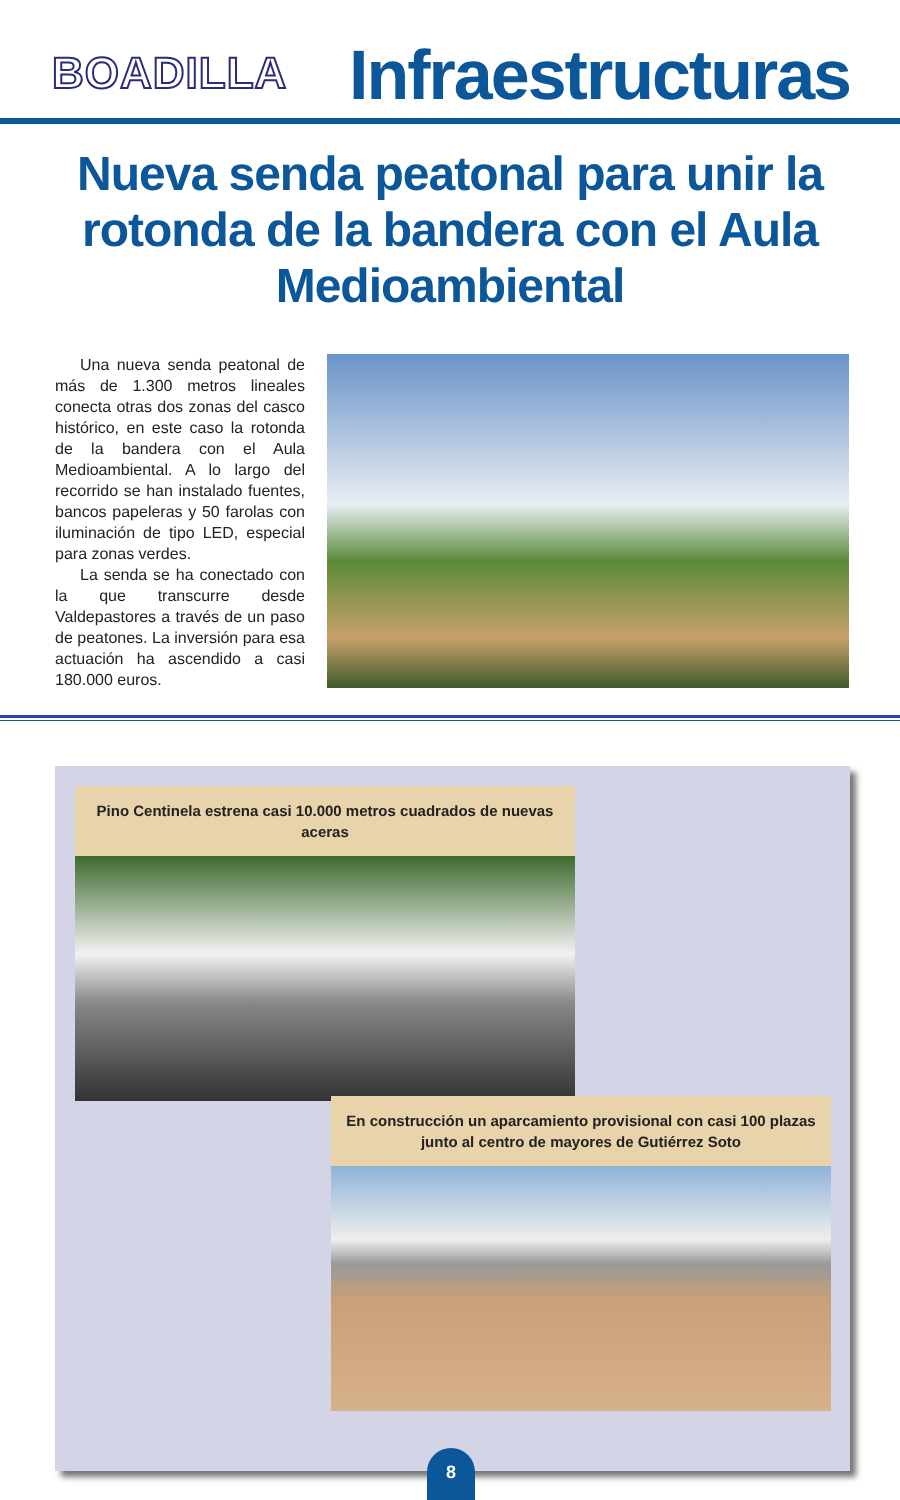BOADILLA
Infraestructuras
Nueva senda peatonal para unir la rotonda de la bandera con el Aula Medioambiental
Una nueva senda peatonal de más de 1.300 metros lineales conecta otras dos zonas del casco histórico, en este caso la rotonda de la bandera con el Aula Medioambiental. A lo largo del recorrido se han instalado fuentes, bancos papeleras y 50 farolas con iluminación de tipo LED, especial para zonas verdes.
La senda se ha conectado con la que transcurre desde Valdepastores a través de un paso de peatones. La inversión para esa actuación ha ascendido a casi 180.000 euros.
Pino Centinela estrena casi 10.000 metros cuadrados de nuevas aceras
En construcción un aparcamiento provisional con casi 100 plazas junto al centro de mayores de Gutiérrez Soto
8